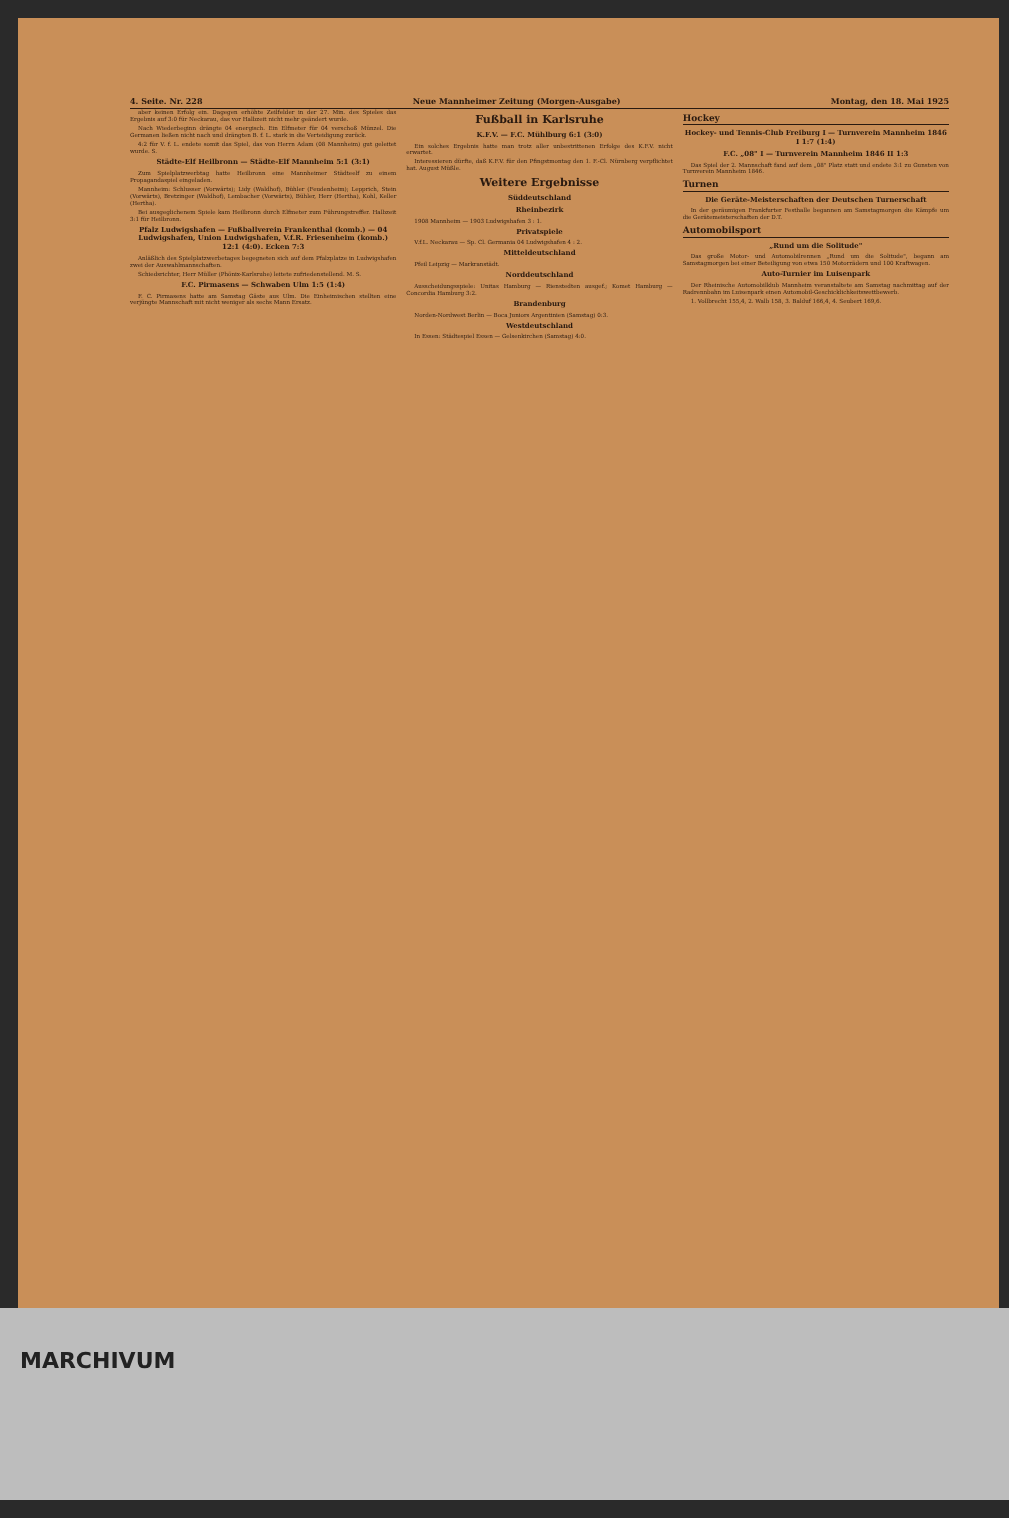4. Seite. Nr. 228 Neue Mannheimer Zeitung (Morgen-Ausgabe) Montag, den 18. Mai 1925
aber keinen Erfolg ein. Dagegen erhöhte Zeilfelder in der 27. Min. des Spieles das Ergebnis auf 3:0 für Neckarau, das vor Halbzeit nicht mehr geändert wurde.
Nach Wiederbeginn drängte 04 energisch. Ein Elfmeter für 04 verschoß Münzel. Die Germanen ließen nicht nach und drängten B. f. L. stark in die Verteidigung zurück.
4:2 für V. f. L. endete somit das Spiel, das von Herrn Adam (08 Mannheim) gut geleitet wurde. S.
Städte-Elf Heilbronn — Städte-Elf Mannheim 5:1 (3:1)
Zum Spielplatzwerbtag hatte Heilbronn eine Mannheimer Städteelf zu einem Propagandaspiel eingeladen.
Mannheim: Schlusser (Vorwärts); Lidy (Waldhof), Bühler (Feudenheim); Lepprich, Stein (Vorwärts), Bretzinger (Waldhof), Lembacher (Vorwärts), Bühler, Herr (Hertha), Kohl, Keller (Hertha).
Bei ausgeglichenem Spiele kam Heilbronn durch Elfmeter zum Führungstreffer. Halbzeit 3:1 für Heilbronn.
Pfalz Ludwigshafen — Fußballverein Frankenthal (komb.) — 04 Ludwigshafen, Union Ludwigshafen, V.f.R. Friesenheim (komb.) 12:1 (4:0). Ecken 7:3
Anläßlich des Spielplatzwerbetages begegneten sich auf dem Pfalzplatze in Ludwigshafen zwei der Auswahlmannschaften.
Schiedsrichter, Herr Müller (Phönix-Karlsruhe) leitete zufriedenstellend. M. S.
F.C. Pirmasens — Schwaben Ulm 1:5 (1:4)
F. C. Pirmasens hatte am Samstag Gäste aus Ulm. Die Einheimischen stellten eine verjüngte Mannschaft mit nicht weniger als sechs Mann Ersatz.
Fußball in Karlsruhe
K.F.V. — F.C. Mühlburg 6:1 (3:0)
Ein solches Ergebnis hatte man trotz aller unbestrittenen Erfolge des K.F.V. nicht erwartet.
Interessieren dürfte, daß K.F.V. für den Pfingstmontag den 1. F.-Cl. Nürnberg verpflichtet hat. August Müßle.
Weitere Ergebnisse
Süddeutschland
Rheinbezirk
1908 Mannheim — 1903 Ludwigshafen 3 : 1.
Privatspiele
V.f.L. Neckarau — Sp. Cl. Germania 04 Ludwigshafen 4 : 2.
Mitteldeutschland
Pfeil Leipzig — Markranstädt.
Norddeutschland
Ausscheidungsspiele: Unitas Hamburg — Rienstedten ausgef.; Komet Hamburg — Concordia Hamburg 3:2.
Brandenburg
Norden-Nordwest Berlin — Boca Juniors Argentinien (Samstag) 0:3.
Westdeutschland
In Essen: Städtespiel Essen — Gelsenkirchen (Samstag) 4:0.
Hockey
Hockey- und Tennis-Club Freiburg I — Turnverein Mannheim 1846 I 1:7 (1:4)
F.C. „08" I — Turnverein Mannheim 1846 II 1:3
Das Spiel der 2. Mannschaft fand auf dem „08" Platz statt und endete 3:1 zu Gunsten von Turnverein Mannheim 1846.
Turnen
Die Geräte-Meisterschaften der Deutschen Turnerschaft
In der geräumigen Frankfurter Festhalle begannen am Samstagmorgen die Kämpfe um die Gerätemeisterschaften der D.T.
Automobilsport
„Rund um die Solitude"
Das große Motor- und Automobilrennen „Rund um die Solitude", begann am Samstagmorgen bei einer Beteiligung von etwa 150 Motorrädern und 100 Kraftwagen.
Auto-Turnier im Luisenpark
Der Rheinische Automobilklub Mannheim veranstaltete am Samstag nachmittag auf der Radrennbahn im Luisenpark einen Automobil-Geschicklichkeitswettbewerb.
1. Vollbrecht 155,4, 2. Walb 158, 3. Balduf 166,4, 4. Seubert 169,6.
MARCHIVUM